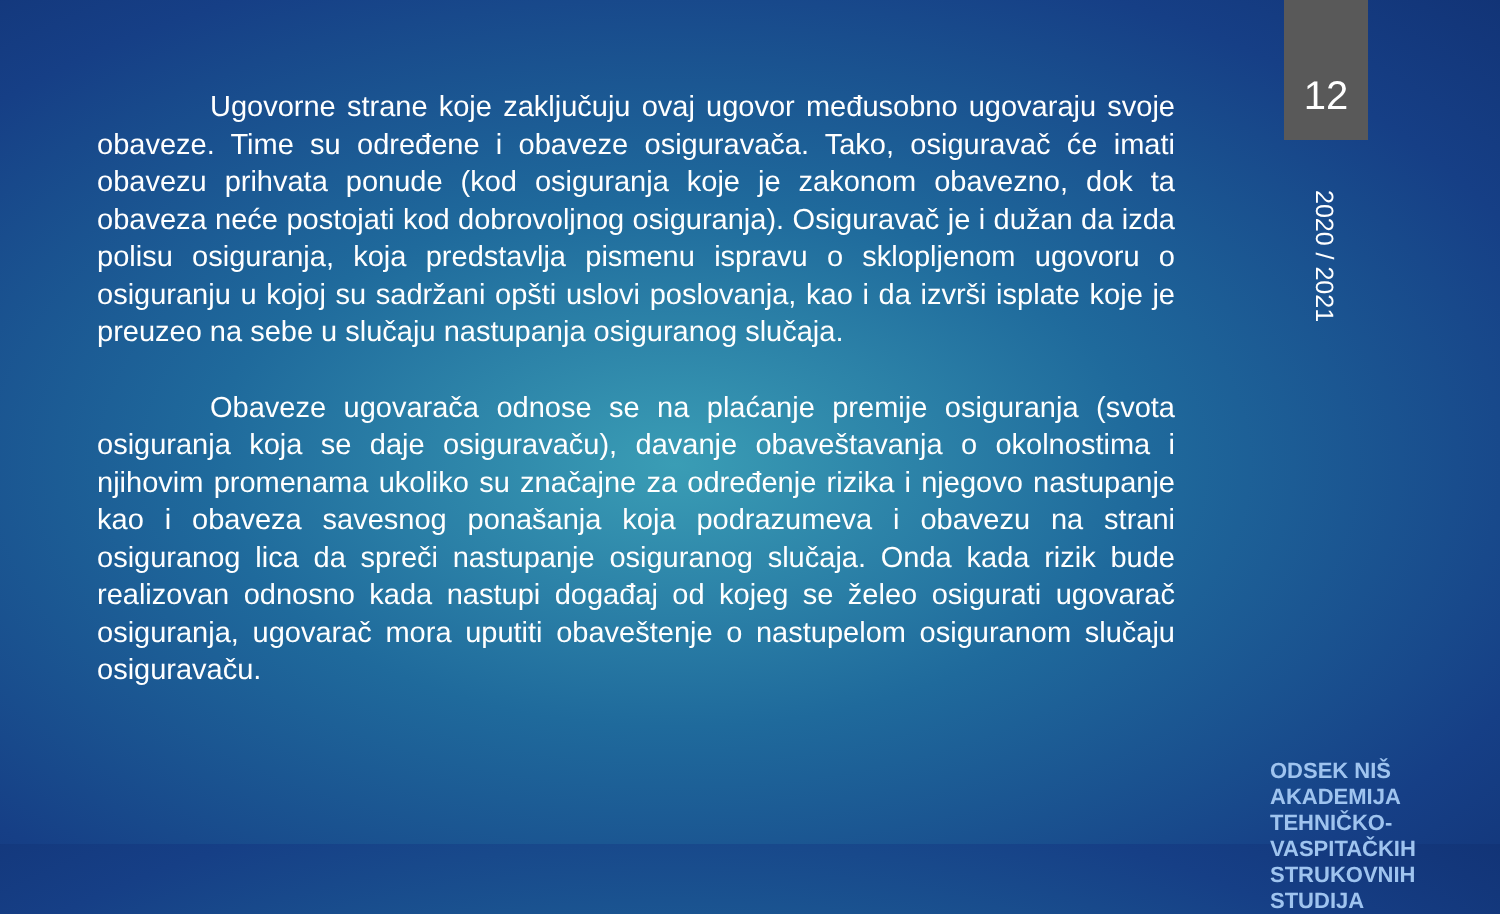12
2020 / 2021
Ugovorne strane koje zaključuju ovaj ugovor međusobno ugovaraju svoje obaveze. Time su određene i obaveze osiguravača. Tako, osiguravač će imati obavezu prihvata ponude (kod osiguranja koje je zakonom obavezno, dok ta obaveza neće postojati kod dobrovoljnog osiguranja). Osiguravač je i dužan da izda polisu osiguranja, koja predstavlja pismenu ispravu o sklopljenom ugovoru o osiguranju u kojoj su sadržani opšti uslovi poslovanja, kao i da izvrši isplate koje je preuzeo na sebe u slučaju nastupanja osiguranog slučaja.
Obaveze ugovarača odnose se na plaćanje premije osiguranja (svota osiguranja koja se daje osiguravaču), davanje obaveštavanja o okolnostima i njihovim promenama ukoliko su značajne za određenje rizika i njegovo nastupanje kao i obaveza savesnog ponašanja koja podrazumeva i obavezu na strani osiguranog lica da spreči nastupanje osiguranog slučaja. Onda kada rizik bude realizovan odnosno kada nastupi događaj od kojeg se želeo osigurati ugovarač osiguranja, ugovarač mora uputiti obaveštenje o nastupelom osiguranom slučaju osiguravaču.
ODSEK NIŠ
AKADEMIJA
TEHNIČKO-VASPITAČKIH
STRUKOVNIH STUDIJA